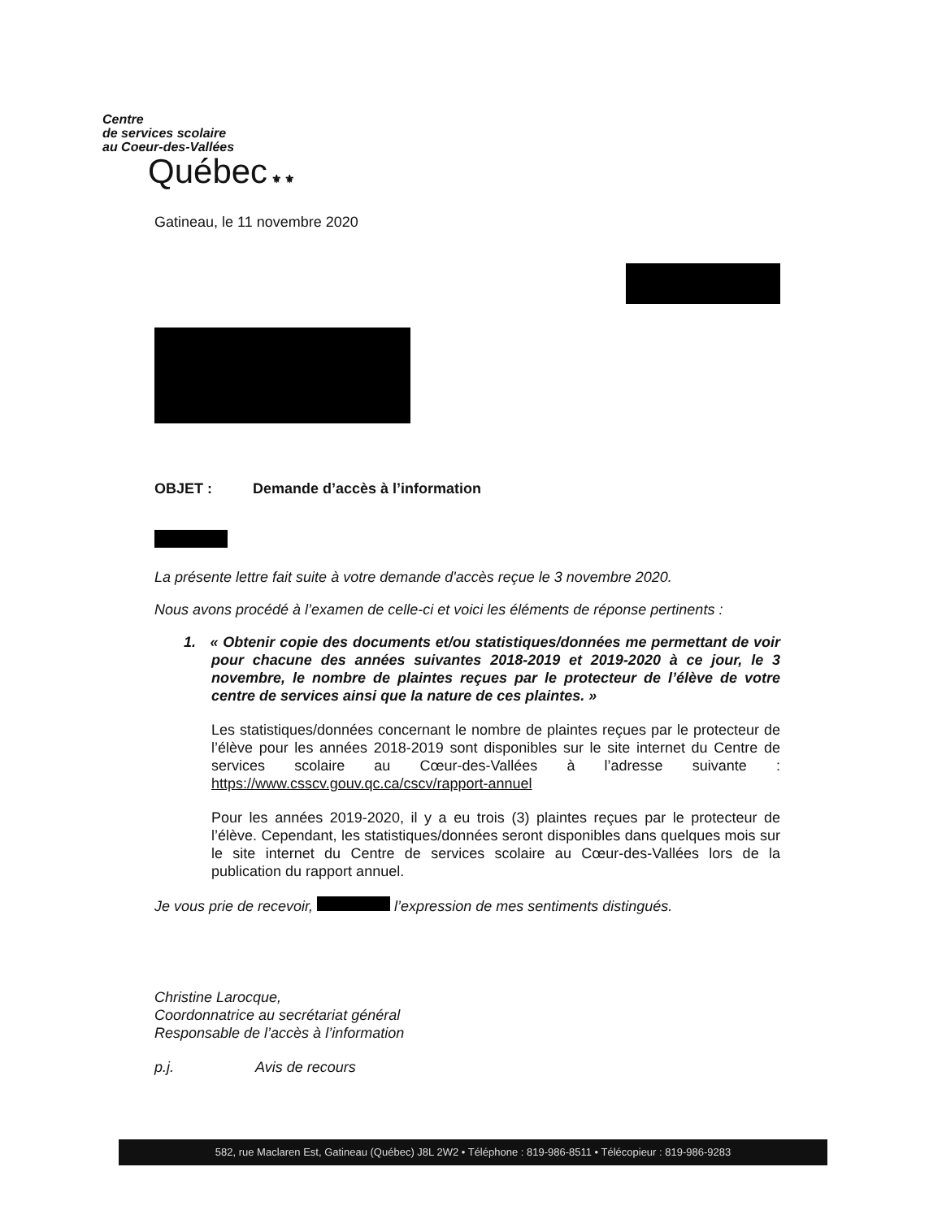Centre
de services scolaire
au Coeur-des-Vallées
Québec ⚜ ⚜
Gatineau, le 11 novembre 2020
OBJET : Demande d’accès à l’information
La présente lettre fait suite à votre demande d'accès reçue le 3 novembre 2020.
Nous avons procédé à l’examen de celle-ci et voici les éléments de réponse pertinents :
1. « Obtenir copie des documents et/ou statistiques/données me permettant de voir pour chacune des années suivantes 2018-2019 et 2019-2020 à ce jour, le 3 novembre, le nombre de plaintes reçues par le protecteur de l’élève de votre centre de services ainsi que la nature de ces plaintes. »
Les statistiques/données concernant le nombre de plaintes reçues par le protecteur de l’élève pour les années 2018-2019 sont disponibles sur le site internet du Centre de services scolaire au Cœur-des-Vallées à l’adresse suivante : https://www.csscv.gouv.qc.ca/cscv/rapport-annuel
Pour les années 2019-2020, il y a eu trois (3) plaintes reçues par le protecteur de l’élève. Cependant, les statistiques/données seront disponibles dans quelques mois sur le site internet du Centre de services scolaire au Cœur-des-Vallées lors de la publication du rapport annuel.
Je vous prie de recevoir, l’expression de mes sentiments distingués.
Christine Larocque,
Coordonnatrice au secrétariat général
Responsable de l’accès à l’information
p.j. Avis de recours
582, rue Maclaren Est, Gatineau (Québec) J8L 2W2 • Téléphone : 819-986-8511 • Télécopieur : 819-986-9283